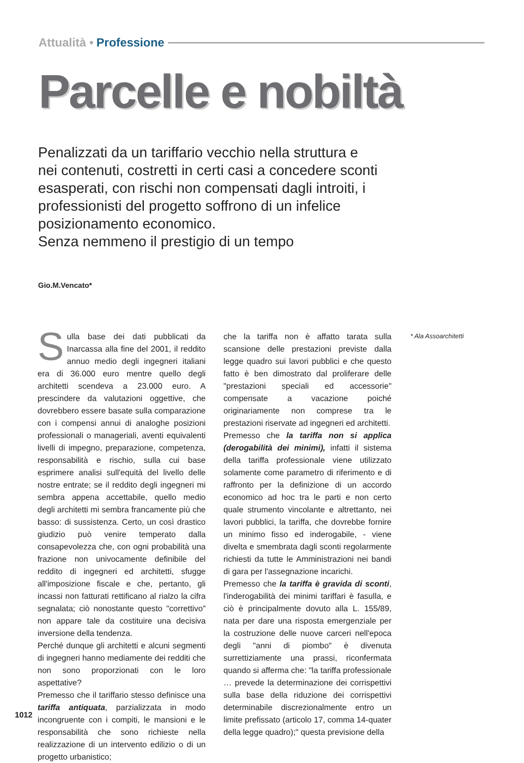Attualità • Professione
Parcelle e nobiltà
Penalizzati da un tariffario vecchio nella struttura e nei contenuti, costretti in certi casi a concedere sconti esasperati, con rischi non compensati dagli introiti, i professionisti del progetto soffrono di un infelice posizionamento economico.
Senza nemmeno il prestigio di un tempo
Gio.M.Vencato*
Sulla base dei dati pubblicati da Inarcassa alla fine del 2001, il reddito annuo medio degli ingegneri italiani era di 36.000 euro mentre quello degli architetti scendeva a 23.000 euro. A prescindere da valutazioni oggettive, che dovrebbero essere basate sulla comparazione con i compensi annui di analoghe posizioni professionali o manageriali, aventi equivalenti livelli di impegno, preparazione, competenza, responsabilità e rischio, sulla cui base esprimere analisi sull'equità del livello delle nostre entrate; se il reddito degli ingegneri mi sembra appena accettabile, quello medio degli architetti mi sembra francamente più che basso: di sussistenza. Certo, un così drastico giudizio può venire temperato dalla consapevolezza che, con ogni probabilità una frazione non univocamente definibile del reddito di ingegneri ed architetti, sfugge all'imposizione fiscale e che, pertanto, gli incassi non fatturati rettificano al rialzo la cifra segnalata; ciò nonostante questo "correttivo" non appare tale da costituire una decisiva inversione della tendenza.
Perché dunque gli architetti e alcuni segmenti di ingegneri hanno mediamente dei redditi che non sono proporzionati con le loro aspettative?
Premesso che il tariffario stesso definisce una tariffa antiquata, parzializzata in modo incongruente con i compiti, le mansioni e le responsabilità che sono richieste nella realizzazione di un intervento edilizio o di un progetto urbanistico;
che la tariffa non è affatto tarata sulla scansione delle prestazioni previste dalla legge quadro sui lavori pubblici e che questo fatto è ben dimostrato dal proliferare delle "prestazioni speciali ed accessorie" compensate a vacazione poiché originariamente non comprese tra le prestazioni riservate ad ingegneri ed architetti.
Premesso che la tariffa non si applica (derogabilità dei minimi), infatti il sistema della tariffa professionale viene utilizzato solamente come parametro di riferimento e di raffronto per la definizione di un accordo economico ad hoc tra le parti e non certo quale strumento vincolante e altrettanto, nei lavori pubblici, la tariffa, che dovrebbe fornire un minimo fisso ed inderogabile, - viene divelta e smembrata dagli sconti regolarmente richiesti da tutte le Amministrazioni nei bandi di gara per l'assegnazione incarichi.
Premesso che la tariffa è gravida di sconti, l'inderogabilità dei minimi tariffari è fasulla, e ciò è principalmente dovuto alla L. 155/89, nata per dare una risposta emergenziale per la costruzione delle nuove carceri nell'epoca degli "anni di piombo" è divenuta surrettiziamente una prassi, riconfermata quando si afferma che: "la tariffa professionale … prevede la determinazione dei corrispettivi sulla base della riduzione dei corrispettivi determinabile discrezionalmente entro un limite prefissato (articolo 17, comma 14-quater della legge quadro);" questa previsione della
* Ala Assoarchitetti
1012